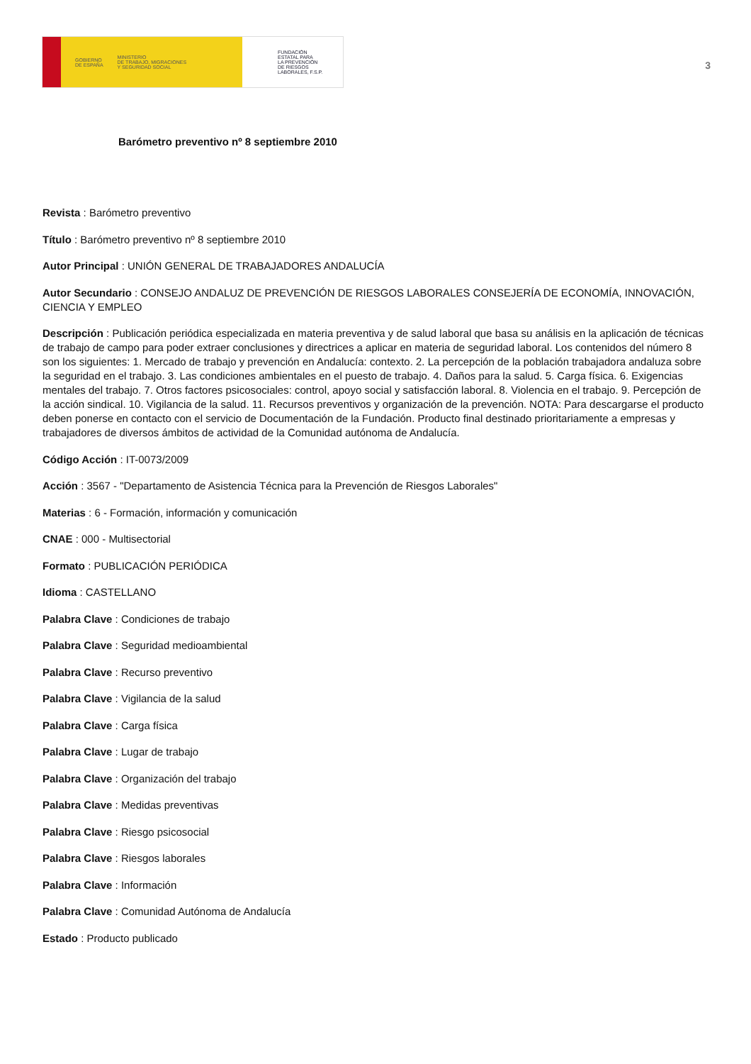GOBIERNO
DE ESPAÑA MINISTERIO
DE TRABAJO, MIGRACIONES
Y SEGURIDAD SOCIAL
FUNDACIÓN
ESTATAL PARA
LA PREVENCIÓN
DE RIESGOS
LABORALES, F.S.P.
3
Barómetro preventivo nº 8 septiembre 2010
Revista : Barómetro preventivo
Título : Barómetro preventivo nº 8 septiembre 2010
Autor Principal : UNIÓN GENERAL DE TRABAJADORES ANDALUCÍA
Autor Secundario : CONSEJO ANDALUZ DE PREVENCIÓN DE RIESGOS LABORALES CONSEJERÍA DE ECONOMÍA, INNOVACIÓN, CIENCIA Y EMPLEO
Descripción : Publicación periódica especializada en materia preventiva y de salud laboral que basa su análisis en la aplicación de técnicas de trabajo de campo para poder extraer conclusiones y directrices a aplicar en materia de seguridad laboral. Los contenidos del número 8 son los siguientes: 1. Mercado de trabajo y prevención en Andalucía: contexto. 2. La percepción de la población trabajadora andaluza sobre la seguridad en el trabajo. 3. Las condiciones ambientales en el puesto de trabajo. 4. Daños para la salud. 5. Carga física. 6. Exigencias mentales del trabajo. 7. Otros factores psicosociales: control, apoyo social y satisfacción laboral. 8. Violencia en el trabajo. 9. Percepción de la acción sindical. 10. Vigilancia de la salud. 11. Recursos preventivos y organización de la prevención. NOTA: Para descargarse el producto deben ponerse en contacto con el servicio de Documentación de la Fundación. Producto final destinado prioritariamente a empresas y trabajadores de diversos ámbitos de actividad de la Comunidad autónoma de Andalucía.
Código Acción : IT-0073/2009
Acción : 3567 - "Departamento de Asistencia Técnica para la Prevención de Riesgos Laborales"
Materias : 6 - Formación, información y comunicación
CNAE : 000 - Multisectorial
Formato : PUBLICACIÓN PERIÓDICA
Idioma : CASTELLANO
Palabra Clave : Condiciones de trabajo
Palabra Clave : Seguridad medioambiental
Palabra Clave : Recurso preventivo
Palabra Clave : Vigilancia de la salud
Palabra Clave : Carga física
Palabra Clave : Lugar de trabajo
Palabra Clave : Organización del trabajo
Palabra Clave : Medidas preventivas
Palabra Clave : Riesgo psicosocial
Palabra Clave : Riesgos laborales
Palabra Clave : Información
Palabra Clave : Comunidad Autónoma de Andalucía
Estado : Producto publicado